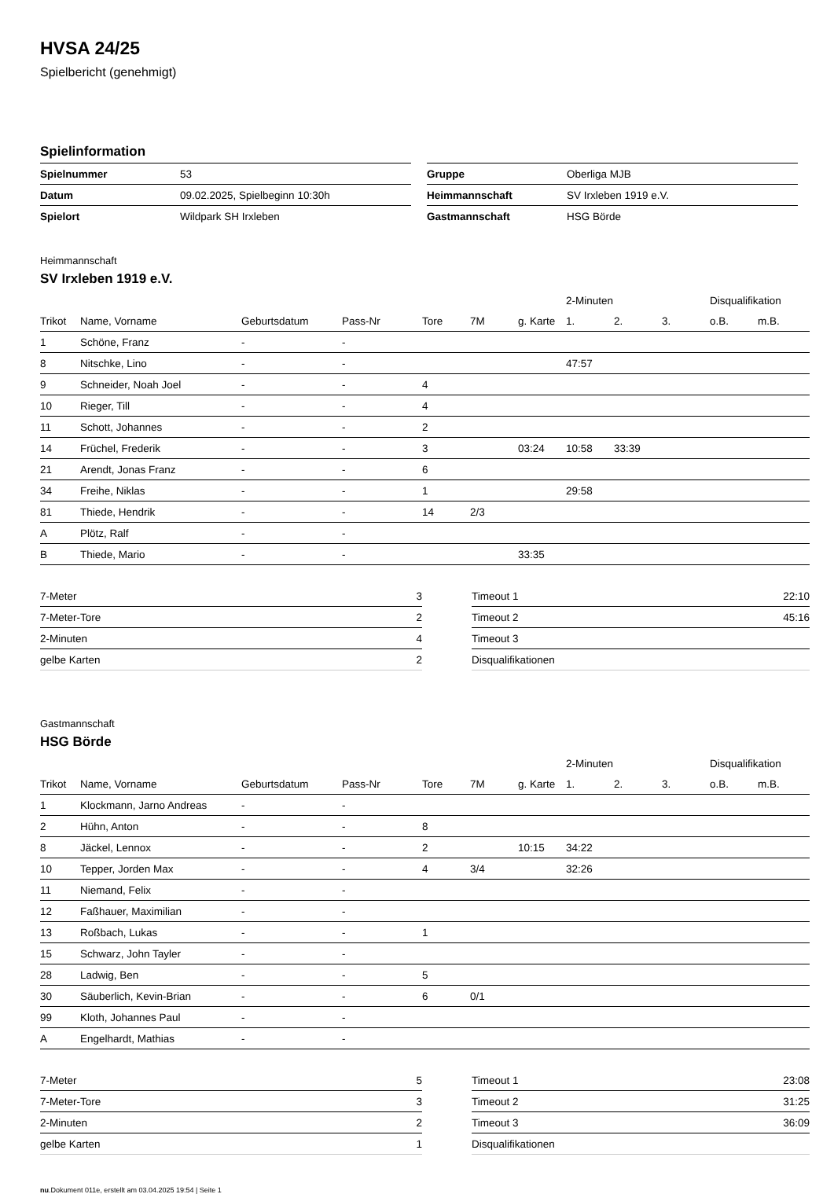HVSA 24/25
Spielbericht (genehmigt)
Spielinformation
| Spielnummer | 53 |
| Datum | 09.02.2025, Spielbeginn 10:30h |
| Spielort | Wildpark SH Irxleben |
| Gruppe | Oberliga MJB |
| Heimmannschaft | SV Irxleben 1919 e.V. |
| Gastmannschaft | HSG Börde |
Heimmannschaft
SV Irxleben 1919 e.V.
| | | | | | | | 2-Minuten | | | Disqualifikation | |
| --- | --- | --- | --- | --- | --- | --- | --- | --- | --- | --- | --- |
| Trikot | Name, Vornamе | Geburtsdatum | Pass-Nr | Tore | 7M | g. Karte | 1. | 2. | 3. | o.B. | m.B. |
| 1 | Schöne, Franz | - | - | | | | | | | | |
| 8 | Nitschke, Lino | - | - | | | | 47:57 | | | | |
| 9 | Schneider, Noah Joel | - | - | 4 | | | | | | | |
| 10 | Rieger, Till | - | - | 4 | | | | | | | |
| 11 | Schott, Johannes | - | - | 2 | | | | | | | |
| 14 | Früchel, Frederik | - | - | 3 | | 03:24 | 10:58 | 33:39 | | | |
| 21 | Arendt, Jonas Franz | - | - | 6 | | | | | | | |
| 34 | Freihe, Niklas | - | - | 1 | | | 29:58 | | | | |
| 81 | Thiede, Hendrik | - | - | 14 | 2/3 | | | | | | |
| A | Plötz, Ralf | - | - | | | | | | | | |
| B | Thiede, Mario | - | - | | | 33:35 | | | | | |
| 7-Meter | 3 |
| 7-Meter-Tore | 2 |
| 2-Minuten | 4 |
| gelbe Karten | 2 |
| Timeout 1 | 22:10 |
| Timeout 2 | 45:16 |
| Timeout 3 | |
| Disqualifikationen | |
Gastmannschaft
HSG Börde
| | | | | | | | 2-Minuten | | | Disqualifikation | |
| --- | --- | --- | --- | --- | --- | --- | --- | --- | --- | --- | --- |
| Trikot | Name, Vorname | Geburtsdatum | Pass-Nr | Tore | 7M | g. Karte | 1. | 2. | 3. | o.B. | m.B. |
| 1 | Klockmann, Jarno Andreas | - | - | | | | | | | | |
| 2 | Hühn, Anton | - | - | 8 | | | | | | | |
| 8 | Jäckel, Lennox | - | - | 2 | | 10:15 | 34:22 | | | | |
| 10 | Tepper, Jorden Max | - | - | 4 | 3/4 | | 32:26 | | | | |
| 11 | Niemand, Felix | - | - | | | | | | | | |
| 12 | Faßhauer, Maximilian | - | - | | | | | | | | |
| 13 | Roßbach, Lukas | - | - | 1 | | | | | | | |
| 15 | Schwarz, John Tayler | - | - | | | | | | | | |
| 28 | Ladwig, Ben | - | - | 5 | | | | | | | |
| 30 | Säuberlich, Kevin-Brian | - | - | 6 | 0/1 | | | | | | |
| 99 | Kloth, Johannes Paul | - | - | | | | | | | | |
| A | Engelhardt, Mathias | - | - | | | | | | | | |
| 7-Meter | 5 |
| 7-Meter-Tore | 3 |
| 2-Minuten | 2 |
| gelbe Karten | 1 |
| Timeout 1 | 23:08 |
| Timeout 2 | 31:25 |
| Timeout 3 | 36:09 |
| Disqualifikationen | |
nu.Dokument 011e, erstellt am 03.04.2025 19:54 | Seite 1